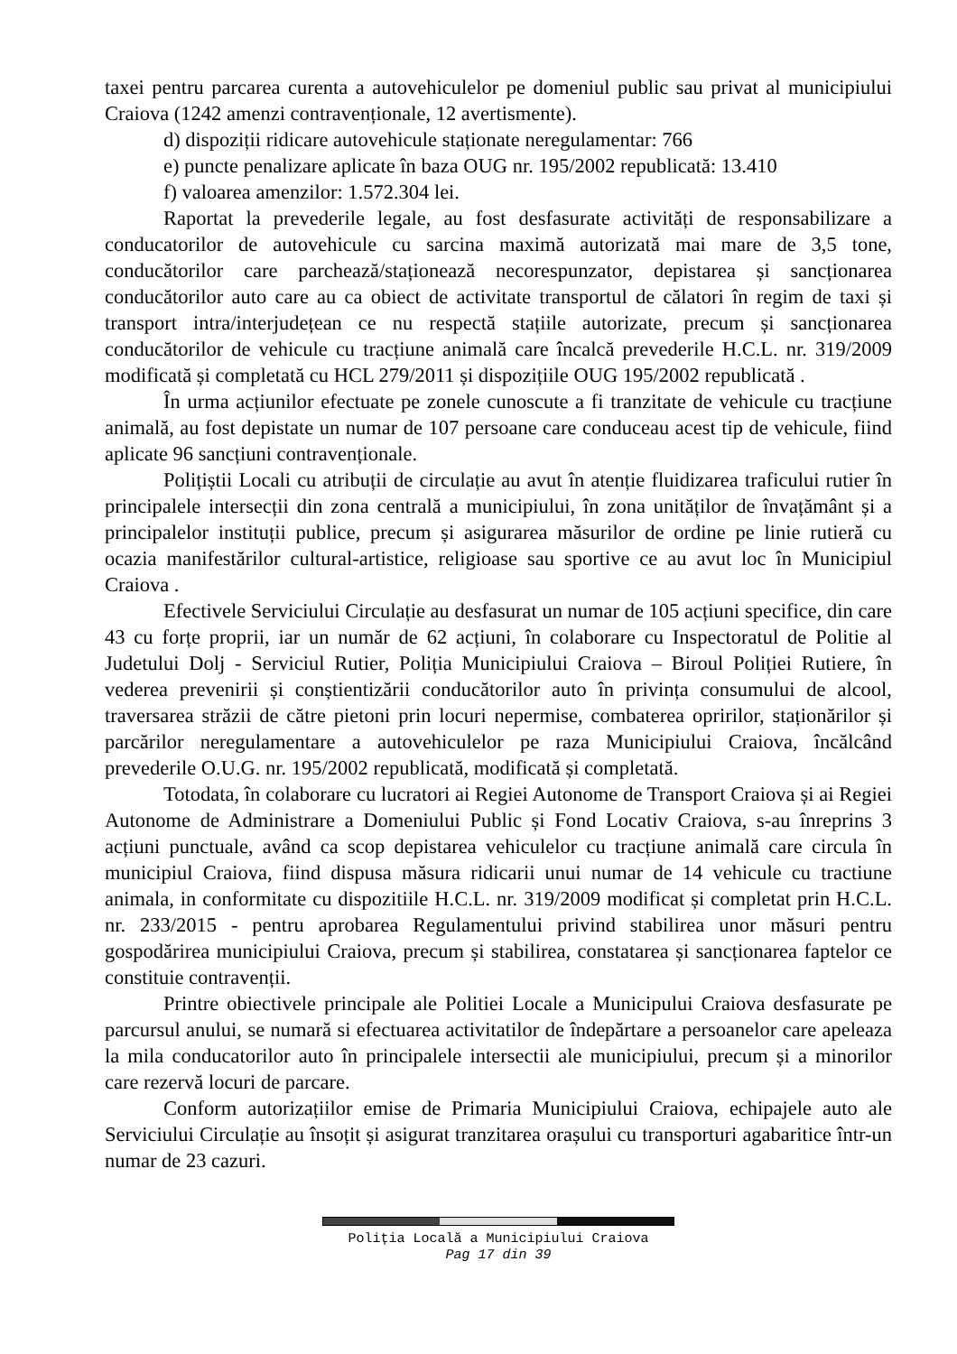taxei pentru parcarea curenta a autovehiculelor pe domeniul public sau privat al municipiului Craiova (1242 amenzi contravenționale, 12 avertismente).
d) dispoziții ridicare autovehicule staționate neregulamentar: 766
e) puncte penalizare aplicate în baza OUG nr. 195/2002 republicată: 13.410
f) valoarea amenzilor: 1.572.304 lei.
Raportat la prevederile legale, au fost desfasurate activități de responsabilizare a conducatorilor de autovehicule cu sarcina maximă autorizată mai mare de 3,5 tone, conducătorilor care parchează/staționează necorespunzator, depistarea și sancționarea conducătorilor auto care au ca obiect de activitate transportul de călatori în regim de taxi și transport intra/interjudețean ce nu respectă stațiile autorizate, precum și sancționarea conducătorilor de vehicule cu tracțiune animală care încalcă prevederile H.C.L. nr. 319/2009 modificată și completată cu HCL 279/2011 și dispozițiile OUG 195/2002 republicată .
În urma acțiunilor efectuate pe zonele cunoscute a fi tranzitate de vehicule cu tracțiune animală, au fost depistate un numar de 107 persoane care conduceau acest tip de vehicule, fiind aplicate 96 sancțiuni contravenționale.
Polițiștii Locali cu atribuții de circulație au avut în atenție fluidizarea traficului rutier în principalele intersecții din zona centrală a municipiului, în zona unităților de învațământ și a principalelor instituții publice, precum și asigurarea măsurilor de ordine pe linie rutieră cu ocazia manifestărilor cultural-artistice, religioase sau sportive ce au avut loc în Municipiul Craiova .
Efectivele Serviciului Circulație au desfasurat un numar de 105 acțiuni specifice, din care 43 cu forțe proprii, iar un număr de 62 acțiuni, în colaborare cu Inspectoratul de Politie al Judetului Dolj - Serviciul Rutier, Poliția Municipiului Craiova – Biroul Poliției Rutiere, în vederea prevenirii și conștientizării conducătorilor auto în privința consumului de alcool, traversarea străzii de către pietoni prin locuri nepermise, combaterea opririlor, staționărilor și parcărilor neregulamentare a autovehiculelor pe raza Municipiului Craiova, încălcând prevederile O.U.G. nr. 195/2002 republicată, modificată și completată.
Totodata, în colaborare cu lucratori ai Regiei Autonome de Transport Craiova și ai Regiei Autonome de Administrare a Domeniului Public și Fond Locativ Craiova, s-au înreprins 3 acțiuni punctuale, având ca scop depistarea vehiculelor cu tracțiune animală care circula în municipiul Craiova, fiind dispusa măsura ridicarii unui numar de 14 vehicule cu tractiune animala, in conformitate cu dispozitiile H.C.L. nr. 319/2009 modificat și completat prin H.C.L. nr. 233/2015 - pentru aprobarea Regulamentului privind stabilirea unor măsuri pentru gospodărirea municipiului Craiova, precum și stabilirea, constatarea și sancționarea faptelor ce constituie contravenții.
Printre obiectivele principale ale Politiei Locale a Municipului Craiova desfasurate pe parcursul anului, se numară si efectuarea activitatilor de îndepărtare a persoanelor care apeleaza la mila conducatorilor auto în principalele intersectii ale municipiului, precum și a minorilor care rezervă locuri de parcare.
Conform autorizațiilor emise de Primaria Municipiului Craiova, echipajele auto ale Serviciului Circulație au însoțit și asigurat tranzitarea orașului cu transporturi agabaritice într-un numar de 23 cazuri.
Poliția Locală a Municipiului Craiova
Pag 17 din 39